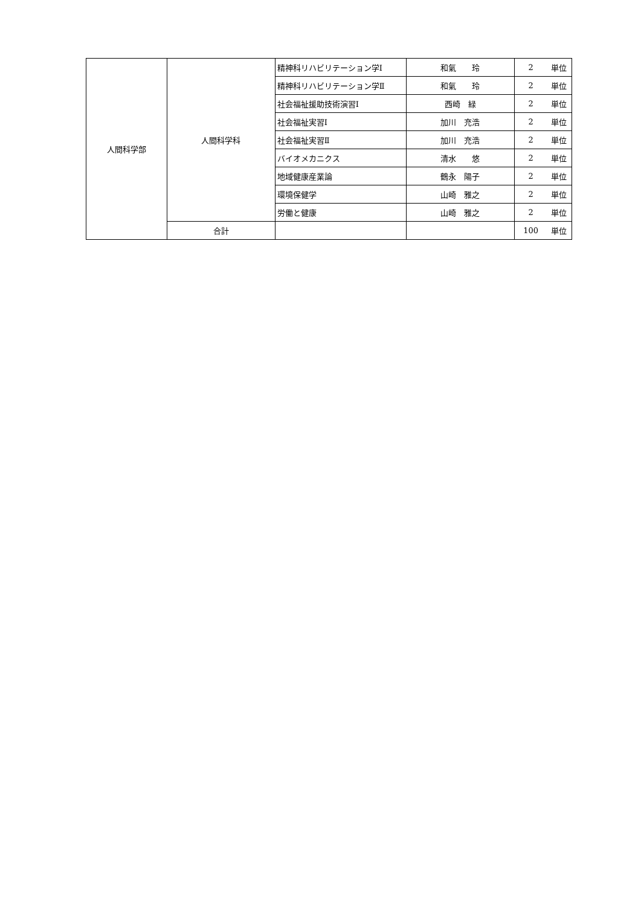| 人間科学部 | 人間科学科 | 精神科リハビリテーション学Ⅰ | 和氣 玲 | 2 | 単位 |
| | | 精神科リハビリテーション学Ⅱ | 和氣 玲 | 2 | 単位 |
| | | 社会福祉援助技術演習Ⅰ | 西崎 緑 | 2 | 単位 |
| | | 社会福祉実習Ⅰ | 加川 充浩 | 2 | 単位 |
| | | 社会福祉実習Ⅱ | 加川 充浩 | 2 | 単位 |
| | | バイオメカニクス | 清水 悠 | 2 | 単位 |
| | | 地域健康産業論 | 鶴永 陽子 | 2 | 単位 |
| | | 環境保健学 | 山崎 雅之 | 2 | 単位 |
| | | 労働と健康 | 山崎 雅之 | 2 | 単位 |
| | 合計 | | | 100 | 単位 |